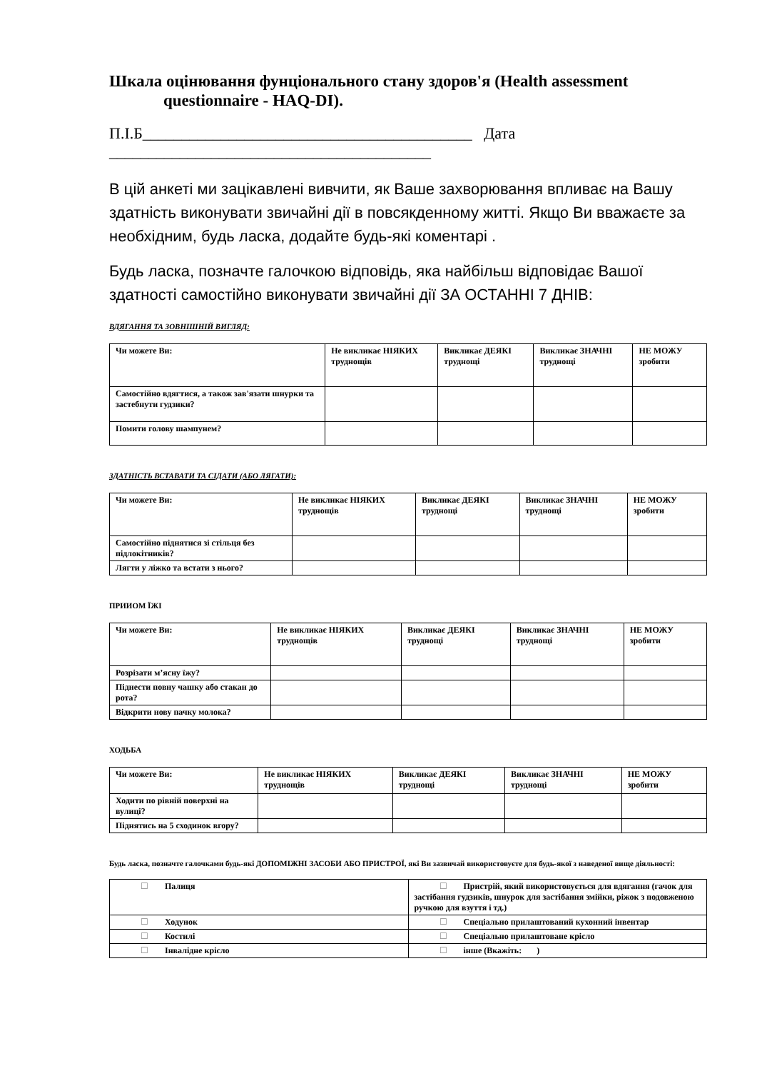Шкала оцінювання фунціонального стану здоров'я (Health assessment
questionnaire - HAQ-DI).
П.І.Б__________________________________________ Дата
_________________________________________
В цій анкеті ми зацікавлені вивчити, як Ваше захворювання впливає на Вашу здатність виконувати звичайні дії в повсякденному житті. Якщо Ви вважаєте за необхідним, будь ласка, додайте будь-які коментарі .
Будь ласка, позначте галочкою відповідь, яка найбільш відповідає Вашої здатності самостійно виконувати звичайні дії ЗА ОСТАННІ 7 ДНІВ:
ВДЯГАННЯ ТА ЗОВНІШНІЙ ВИГЛЯД:
| Чи можете Ви: | Не викликає НІЯКИХ труднощів | Викликає ДЕЯКІ труднощі | Викликає ЗНАЧНІ труднощі | НЕ МОЖУ зробити |
| Самостійно вдягтися, а також зав'язати шнурки та застебнути гудзики? | | | | |
| Помити голову шампунем? | | | | |
ЗДАТНІСТЬ ВСТАВАТИ ТА СІДАТИ (АБО ЛЯГАТИ):
| Чи можете Ви: | Не викликає НІЯКИХ труднощів | Викликає ДЕЯКІ труднощі | Викликає ЗНАЧНІ труднощі | НЕ МОЖУ зробити |
| Самостійно піднятися зі стільця без підлокітників? | | | | |
| Лягти у ліжко та встати з нього? | | | | |
ПРИИОМ ЇЖІ
| Чи можете Ви: | Не викликає НІЯКИХ труднощів | Викликає ДЕЯКІ труднощі | Викликає ЗНАЧНІ труднощі | НЕ МОЖУ зробити |
| Розрізати м’ясну їжу? | | | | |
| Піднести повну чашку або стакан до рота? | | | | |
| Відкрити нову пачку молока? | | | | |
ХОДЬБА
| Чи можете Ви: | Не викликає НІЯКИХ труднощів | Викликає ДЕЯКІ труднощі | Викликає ЗНАЧНІ труднощі | НЕ МОЖУ зробити |
| Ходити по рівній поверхні на вулиці? | | | | |
| Піднятись на 5 сходинок вгору? | | | | |
Будь ласка, позначте галочками будь-які ДОПОМІЖНІ ЗАСОБИ АБО ПРИСТРОЇ, які Ви зазвичай використовуєте для будь-якої з наведеної вище діяльності:
| ☐ Палиця | ☐ Пристрій, який використовується для вдягання (гачок для застібання гудзиків, шнурок для застібання змійки, ріжок з подовженою ручкою для взуття і тд.) |
| ☐ Ходунок | ☐ Спеціально прилаштований кухонний інвентар |
| ☐ Костилі | ☐ Спеціально прилаштоване крісло |
| ☐ Інвалідне крісло | ☐ інше (Вкажіть: ) |